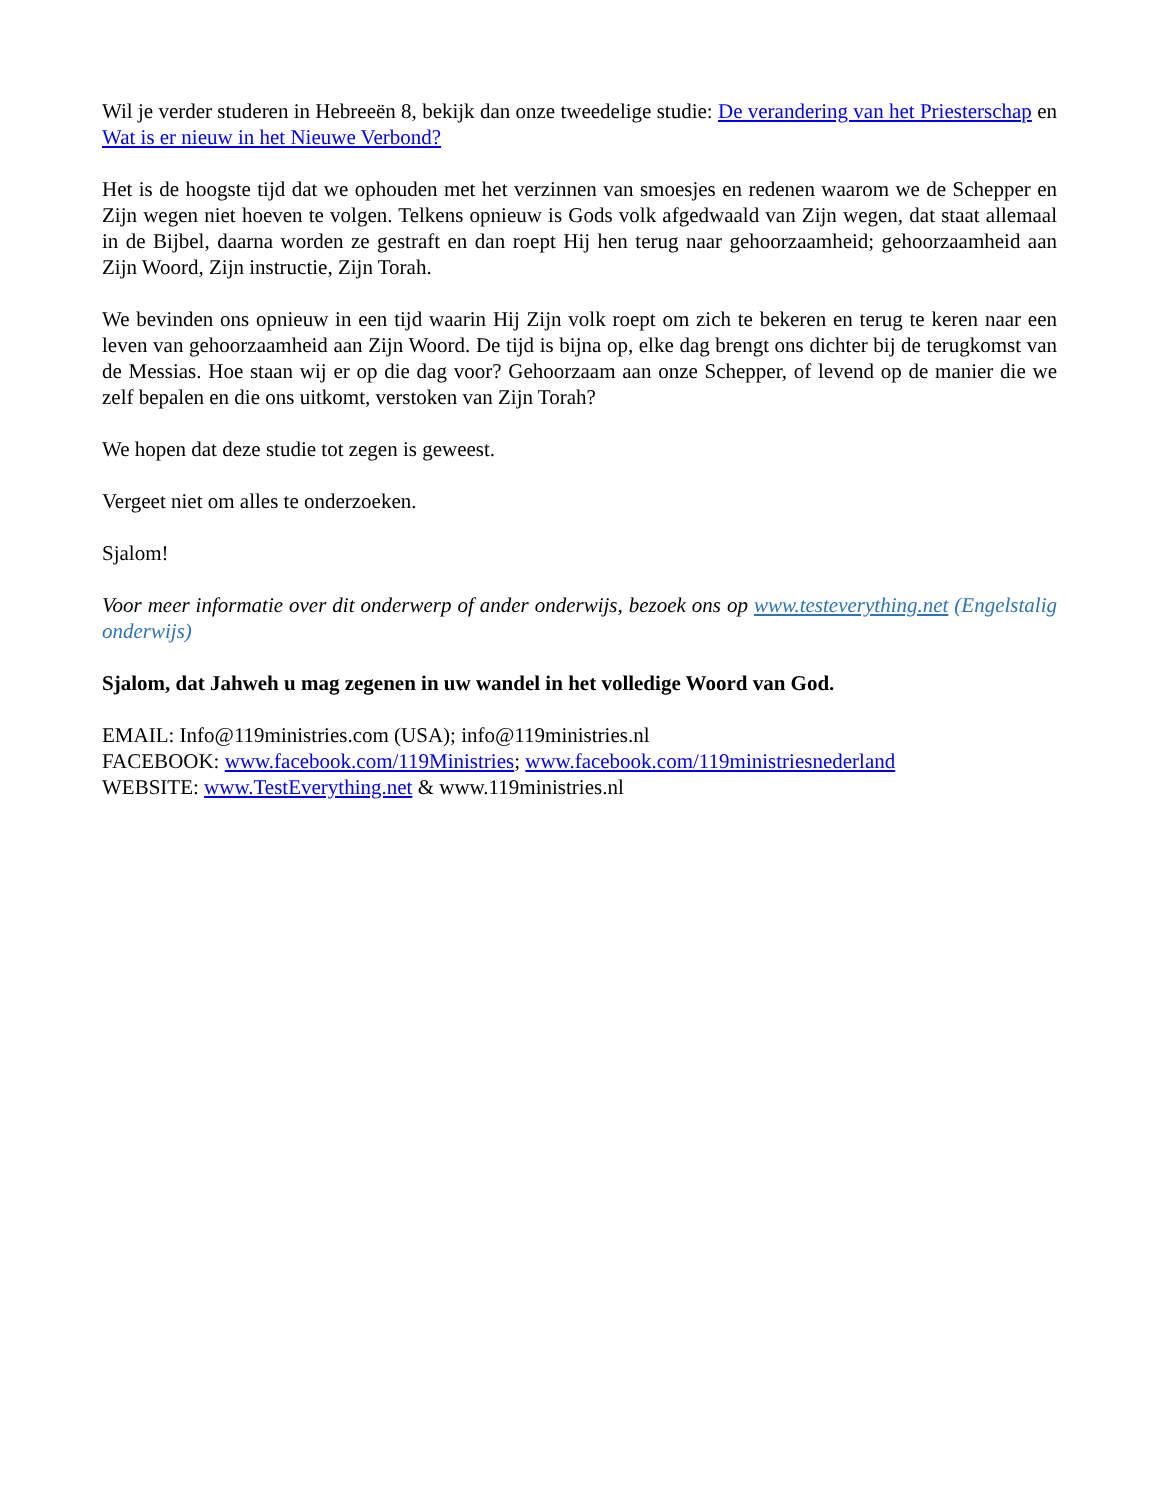Wil je verder studeren in Hebreeën 8, bekijk dan onze tweedelige studie: De verandering van het Priesterschap en Wat is er nieuw in het Nieuwe Verbond?
Het is de hoogste tijd dat we ophouden met het verzinnen van smoesjes en redenen waarom we de Schepper en Zijn wegen niet hoeven te volgen. Telkens opnieuw is Gods volk afgedwaald van Zijn wegen, dat staat allemaal in de Bijbel, daarna worden ze gestraft en dan roept Hij hen terug naar gehoorzaamheid; gehoorzaamheid aan Zijn Woord, Zijn instructie, Zijn Torah.
We bevinden ons opnieuw in een tijd waarin Hij Zijn volk roept om zich te bekeren en terug te keren naar een leven van gehoorzaamheid aan Zijn Woord. De tijd is bijna op, elke dag brengt ons dichter bij de terugkomst van de Messias. Hoe staan wij er op die dag voor? Gehoorzaam aan onze Schepper, of levend op de manier die we zelf bepalen en die ons uitkomt, verstoken van Zijn Torah?
We hopen dat deze studie tot zegen is geweest.
Vergeet niet om alles te onderzoeken.
Sjalom!
Voor meer informatie over dit onderwerp of ander onderwijs, bezoek ons op www.testeverything.net (Engelstalig onderwijs)
Sjalom, dat Jahweh u mag zegenen in uw wandel in het volledige Woord van God.
EMAIL: Info@119ministries.com (USA); info@119ministries.nl
FACEBOOK: www.facebook.com/119Ministries; www.facebook.com/119ministriesnederland
WEBSITE: www.TestEverything.net & www.119ministries.nl